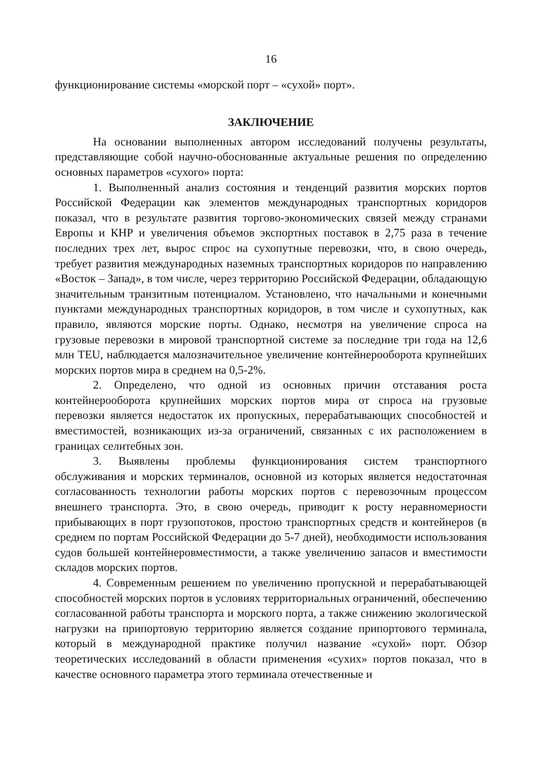16
функционирование системы «морской порт – «сухой» порт».
ЗАКЛЮЧЕНИЕ
На основании выполненных автором исследований получены результаты, представляющие собой научно-обоснованные актуальные решения по определению основных параметров «сухого» порта:
1. Выполненный анализ состояния и тенденций развития морских портов Российской Федерации как элементов международных транспортных коридоров показал, что в результате развития торгово-экономических связей между странами Европы и КНР и увеличения объемов экспортных поставок в 2,75 раза в течение последних трех лет, вырос спрос на сухопутные перевозки, что, в свою очередь, требует развития международных наземных транспортных коридоров по направлению «Восток – Запад», в том числе, через территорию Российской Федерации, обладающую значительным транзитным потенциалом. Установлено, что начальными и конечными пунктами международных транспортных коридоров, в том числе и сухопутных, как правило, являются морские порты. Однако, несмотря на увеличение спроса на грузовые перевозки в мировой транспортной системе за последние три года на 12,6 млн TEU, наблюдается малозначительное увеличение контейнерооборота крупнейших морских портов мира в среднем на 0,5-2%.
2. Определено, что одной из основных причин отставания роста контейнерооборота крупнейших морских портов мира от спроса на грузовые перевозки является недостаток их пропускных, перерабатывающих способностей и вместимостей, возникающих из-за ограничений, связанных с их расположением в границах селитебных зон.
3. Выявлены проблемы функционирования систем транспортного обслуживания и морских терминалов, основной из которых является недостаточная согласованность технологии работы морских портов с перевозочным процессом внешнего транспорта. Это, в свою очередь, приводит к росту неравномерности прибывающих в порт грузопотоков, простою транспортных средств и контейнеров (в среднем по портам Российской Федерации до 5-7 дней), необходимости использования судов большей контейнеровместимости, а также увеличению запасов и вместимости складов морских портов.
4. Современным решением по увеличению пропускной и перерабатывающей способностей морских портов в условиях территориальных ограничений, обеспечению согласованной работы транспорта и морского порта, а также снижению экологической нагрузки на припортовую территорию является создание припортового терминала, который в международной практике получил название «сухой» порт. Обзор теоретических исследований в области применения «сухих» портов показал, что в качестве основного параметра этого терминала отечественные и